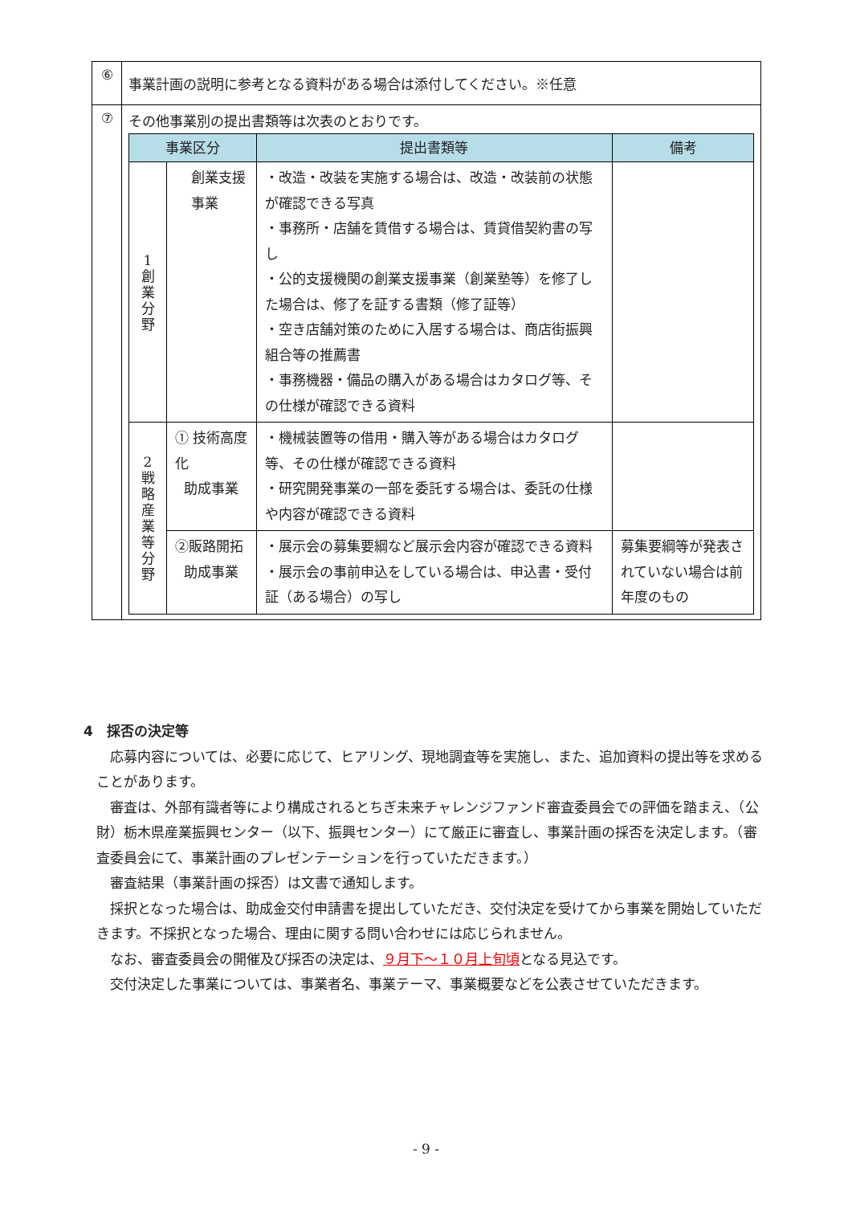| ⑥ | 事業計画の説明に参考となる資料がある場合は添付してください。※任意 |
| ⑦ | その他事業別の提出書類等は次表のとおりです。 / 事業区分 / / 提出書類等 / 備考 / / --- / --- / --- / --- / / 1 創 業 分 野 / 創業支援 事業 / ・改造・改装を実施する場合は、改造・改装前の状態が確認できる写真 ・事務所・店舗を賃借する場合は、賃貸借契約書の写し ・公的支援機関の創業支援事業（創業塾等）を修了した場合は、修了を証する書類（修了証等） ・空き店舗対策のために入居する場合は、商店街振興組合等の推薦書 ・事務機器・備品の購入がある場合はカタログ等、その仕様が確認できる資料 / / / 2 戦 略 産 業 等 分 野 / ① 技術高度化 助成事業 / ・機械装置等の借用・購入等がある場合はカタログ等、その仕様が確認できる資料 ・研究開発事業の一部を委託する場合は、委託の仕様や内容が確認できる資料 / / / / ②販路開拓 助成事業 / ・展示会の募集要綱など展示会内容が確認できる資料 ・展示会の事前申込をしている場合は、申込書・受付証（ある場合）の写し / 募集要綱等が発表されていない場合は前年度のもの / |
4　採否の決定等
応募内容については、必要に応じて、ヒアリング、現地調査等を実施し、また、追加資料の提出等を求めることがあります。
審査は、外部有識者等により構成されるとちぎ未来チャレンジファンド審査委員会での評価を踏まえ、（公財）栃木県産業振興センター（以下、振興センター）にて厳正に審査し、事業計画の採否を決定します。（審査委員会にて、事業計画のプレゼンテーションを行っていただきます。）
審査結果（事業計画の採否）は文書で通知します。
採択となった場合は、助成金交付申請書を提出していただき、交付決定を受けてから事業を開始していただきます。不採択となった場合、理由に関する問い合わせには応じられません。
なお、審査委員会の開催及び採否の決定は、９月下～１０月上旬頃となる見込です。
交付決定した事業については、事業者名、事業テーマ、事業概要などを公表させていただきます。
- 9 -